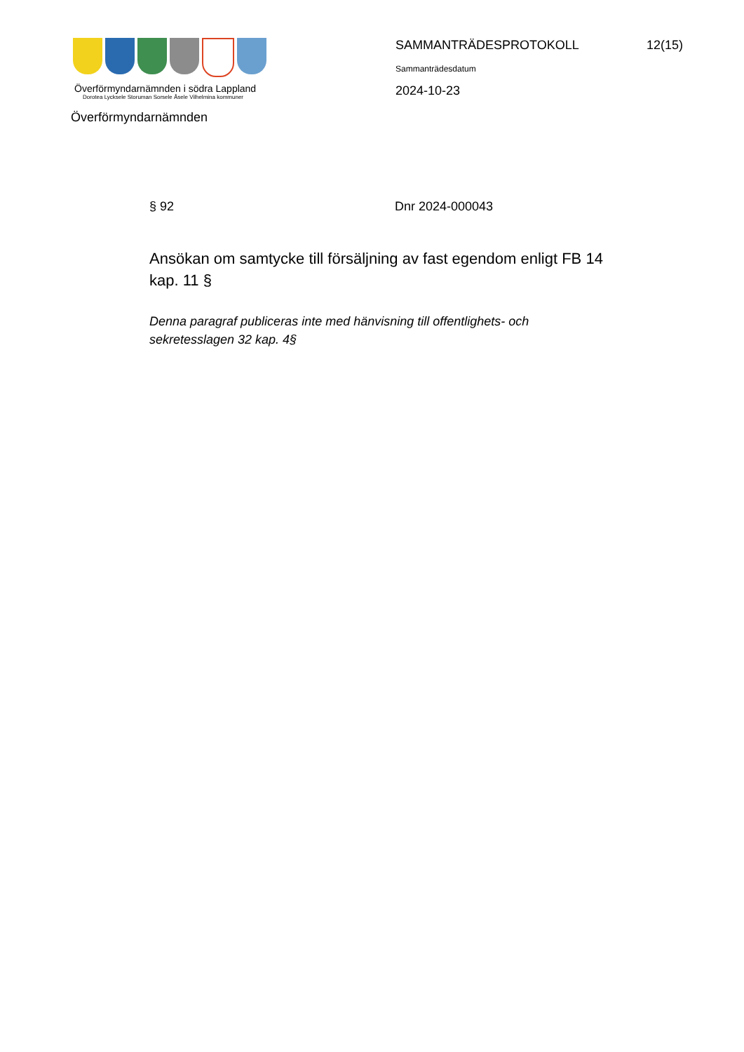Överförmyndarnämnden i södra Lappland
Dorotea Lycksele Storuman Sorsele Åsele Vilhelmina kommuner
SAMMANTRÄDESPROTOKOLL 12(15)
Sammanträdesdatum
2024-10-23
Överförmyndarnämnden
§ 92 Dnr 2024-000043
Ansökan om samtycke till försäljning av fast egendom enligt FB 14 kap. 11 §
Denna paragraf publiceras inte med hänvisning till offentlighets- och sekretesslagen 32 kap. 4§